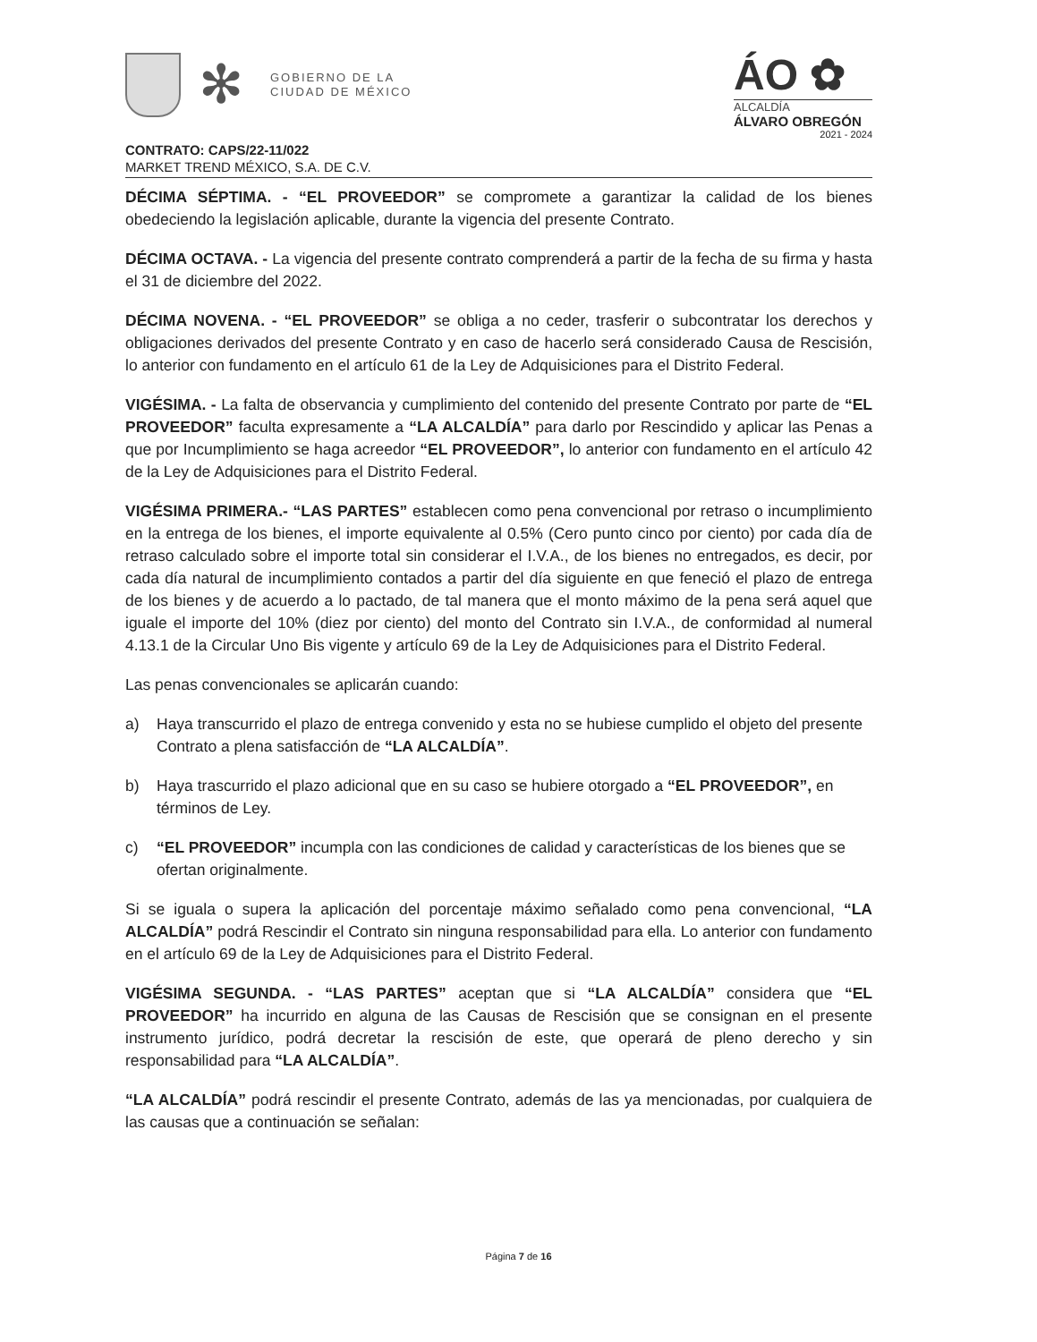✻
GOBIERNO DE LA
CIUDAD DE MÉXICO
ÁO ✿
ALCALDÍA
ÁLVARO OBREGÓN
2021 - 2024
CONTRATO: CAPS/22-11/022
MARKET TREND MÉXICO, S.A. DE C.V.
DÉCIMA SÉPTIMA. - “EL PROVEEDOR” se compromete a garantizar la calidad de los bienes obedeciendo la legislación aplicable, durante la vigencia del presente Contrato.
DÉCIMA OCTAVA. - La vigencia del presente contrato comprenderá a partir de la fecha de su firma y hasta el 31 de diciembre del 2022.
DÉCIMA NOVENA. - “EL PROVEEDOR” se obliga a no ceder, trasferir o subcontratar los derechos y obligaciones derivados del presente Contrato y en caso de hacerlo será considerado Causa de Rescisión, lo anterior con fundamento en el artículo 61 de la Ley de Adquisiciones para el Distrito Federal.
VIGÉSIMA. - La falta de observancia y cumplimiento del contenido del presente Contrato por parte de “EL PROVEEDOR” faculta expresamente a “LA ALCALDÍA” para darlo por Rescindido y aplicar las Penas a que por Incumplimiento se haga acreedor “EL PROVEEDOR”, lo anterior con fundamento en el artículo 42 de la Ley de Adquisiciones para el Distrito Federal.
VIGÉSIMA PRIMERA.- “LAS PARTES” establecen como pena convencional por retraso o incumplimiento en la entrega de los bienes, el importe equivalente al 0.5% (Cero punto cinco por ciento) por cada día de retraso calculado sobre el importe total sin considerar el I.V.A., de los bienes no entregados, es decir, por cada día natural de incumplimiento contados a partir del día siguiente en que feneció el plazo de entrega de los bienes y de acuerdo a lo pactado, de tal manera que el monto máximo de la pena será aquel que iguale el importe del 10% (diez por ciento) del monto del Contrato sin I.V.A., de conformidad al numeral 4.13.1 de la Circular Uno Bis vigente y artículo 69 de la Ley de Adquisiciones para el Distrito Federal.
Las penas convencionales se aplicarán cuando:
a) Haya transcurrido el plazo de entrega convenido y esta no se hubiese cumplido el objeto del presente Contrato a plena satisfacción de “LA ALCALDÍA”.
b) Haya trascurrido el plazo adicional que en su caso se hubiere otorgado a “EL PROVEEDOR”, en términos de Ley.
c) “EL PROVEEDOR” incumpla con las condiciones de calidad y características de los bienes que se ofertan originalmente.
Si se iguala o supera la aplicación del porcentaje máximo señalado como pena convencional, “LA ALCALDÍA” podrá Rescindir el Contrato sin ninguna responsabilidad para ella. Lo anterior con fundamento en el artículo 69 de la Ley de Adquisiciones para el Distrito Federal.
VIGÉSIMA SEGUNDA. - “LAS PARTES” aceptan que si “LA ALCALDÍA” considera que “EL PROVEEDOR” ha incurrido en alguna de las Causas de Rescisión que se consignan en el presente instrumento jurídico, podrá decretar la rescisión de este, que operará de pleno derecho y sin responsabilidad para “LA ALCALDÍA”.
“LA ALCALDÍA” podrá rescindir el presente Contrato, además de las ya mencionadas, por cualquiera de las causas que a continuación se señalan:
Página 7 de 16